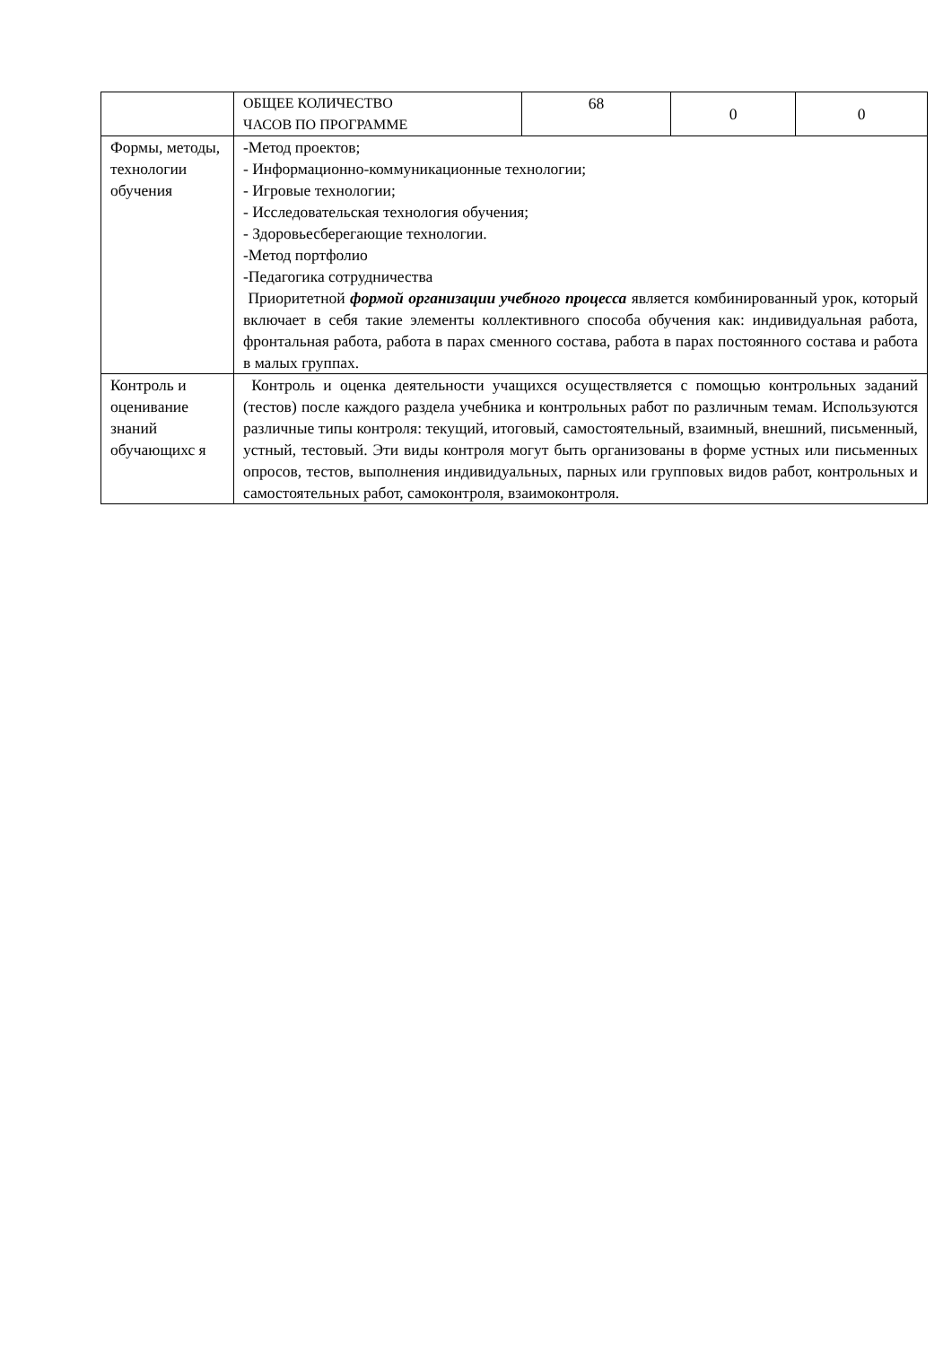| | ОБЩЕЕ КОЛИЧЕСТВО ЧАСОВ ПО ПРОГРАММЕ | 68 | 0 | 0 |
| Формы, методы, технологии обучения | -Метод проектов; - Информационно-коммуникационные технологии; - Игровые технологии; - Исследовательская технология обучения; - Здоровьесберегающие технологии. -Метод портфолио -Педагогика сотрудничества Приоритетной формой организации учебного процесса является комбинированный урок, который включает в себя такие элементы коллективного способа обучения как: индивидуальная работа, фронтальная работа, работа в парах сменного состава, работа в парах постоянного состава и работа в малых группах. | | | |
| Контроль и оценивание знаний обучающихс я | Контроль и оценка деятельности учащихся осуществляется с помощью контрольных заданий (тестов) после каждого раздела учебника и контрольных работ по различным темам. Используются различные типы контроля: текущий, итоговый, самостоятельный, взаимный, внешний, письменный, устный, тестовый. Эти виды контроля могут быть организованы в форме устных или письменных опросов, тестов, выполнения индивидуальных, парных или групповых видов работ, контрольных и самостоятельных работ, самоконтроля, взаимоконтроля. | | | |